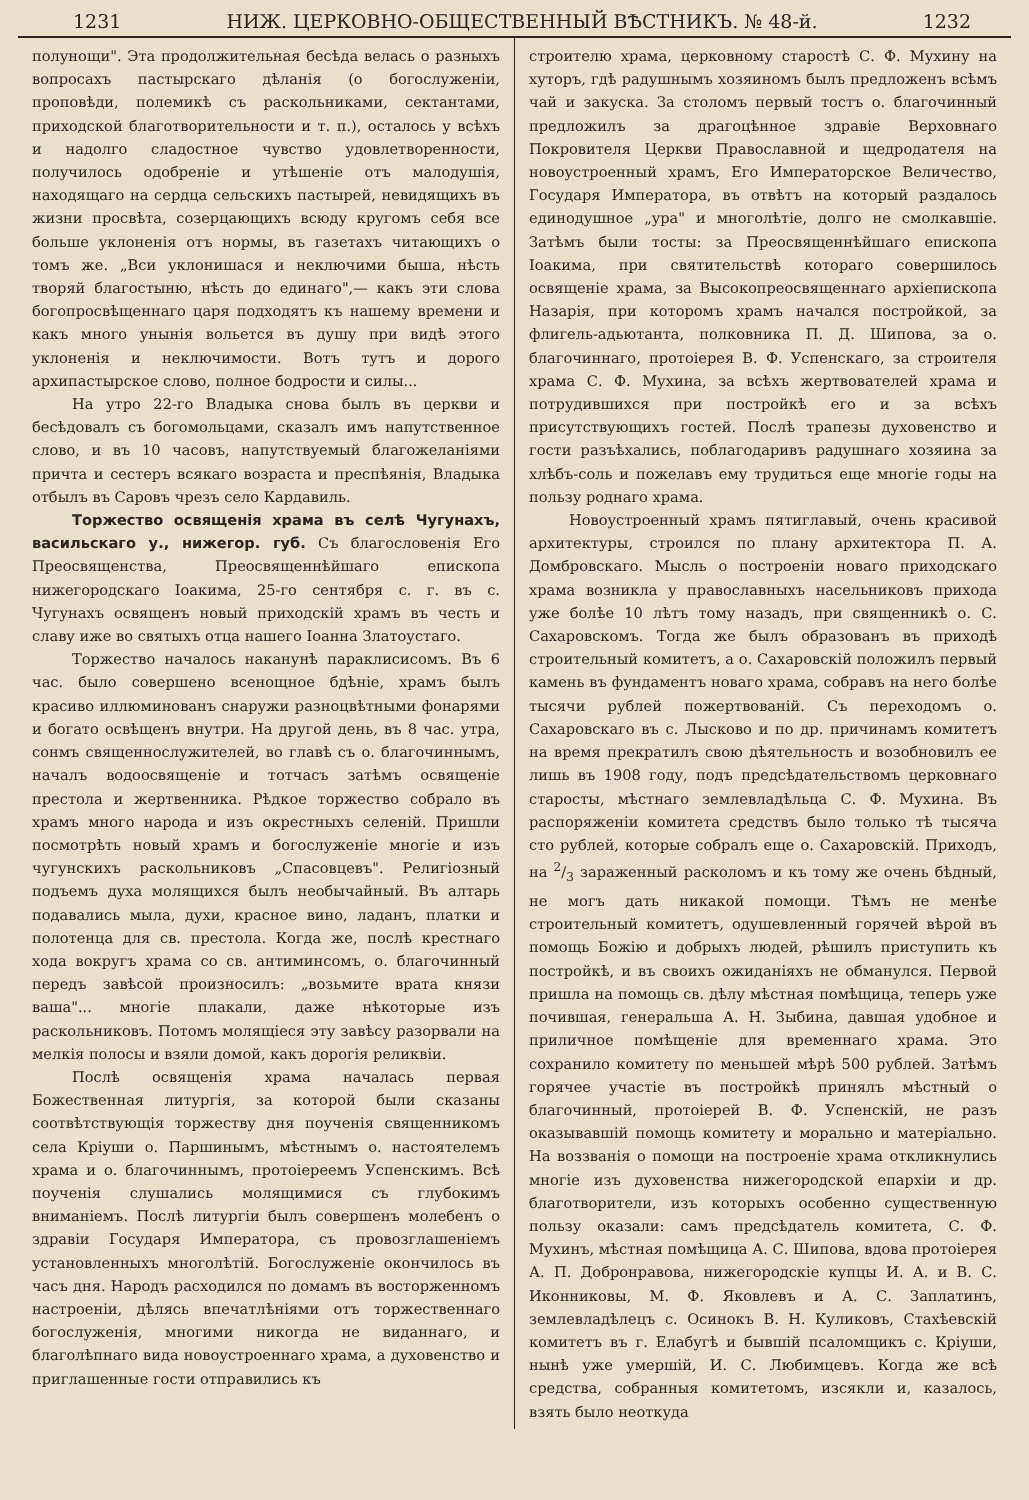1231 НИЖ. ЦЕРКОВНО-ОБЩЕСТВЕННЫЙ ВѢСТНИКЪ. № 48-й. 1232
полунощи". Эта продолжительная бесѣда велась о разныхъ вопросахъ пастырскаго дѣланія (о богослуженіи, проповѣди, полемикѣ съ раскольниками, сектантами, приходской благотворительности и т. п.), осталось у всѣхъ и надолго сладостное чувство удовлетворенности, получилось одобреніе и утѣшеніе отъ малодушія, находящаго на сердца сельскихъ пастырей, невидящихъ въ жизни просвѣта, созерцающихъ всюду кругомъ себя все больше уклоненія отъ нормы, въ газетахъ читающихъ о томъ же. „Вси уклонишася и неключими быша, нѣсть творяй благостыню, нѣсть до единаго",— какъ эти слова богопросвѣщеннаго царя подходятъ къ нашему времени и какъ много унынія вольется въ душу при видѣ этого уклоненія и неключимости. Вотъ тутъ и дорого архипастырское слово, полное бодрости и силы...
На утро 22-го Владыка снова былъ въ церкви и бесѣдовалъ съ богомольцами, сказалъ имъ напутственное слово, и въ 10 часовъ, напутствуемый благожеланіями причта и сестеръ всякаго возраста и преспѣянія, Владыка отбылъ въ Саровъ чрезъ село Кардавиль.
Торжество освященія храма въ селѣ Чугунахъ, васильскаго у., нижегор. губ. Съ благословенія Его Преосвященства, Преосвященнѣйшаго епископа нижегородскаго Іоакима, 25-го сентября с. г. въ с. Чугунахъ освященъ новый приходскій храмъ въ честь и славу иже во святыхъ отца нашего Іоанна Златоустаго.
Торжество началось наканунѣ параклисисомъ. Въ 6 час. было совершено всенощное бдѣніе, храмъ былъ красиво иллюминованъ снаружи разноцвѣтными фонарями и богато освѣщенъ внутри. На другой день, въ 8 час. утра, сонмъ священнослужителей, во главѣ съ о. благочиннымъ, началъ водоосвященіе и тотчасъ затѣмъ освященіе престола и жертвенника. Рѣдкое торжество собрало въ храмъ много народа и изъ окрестныхъ селеній. Пришли посмотрѣть новый храмъ и богослуженіе многіе и изъ чугунскихъ раскольниковъ „Спасовцевъ". Религіозный подъемъ духа молящихся былъ необычайный. Въ алтарь подавались мыла, духи, красное вино, ладанъ, платки и полотенца для св. престола. Когда же, послѣ крестнаго хода вокругъ храма со св. антиминсомъ, о. благочинный передъ завѣсой произносилъ: „возьмите врата князи ваша"... многіе плакали, даже нѣкоторые изъ раскольниковъ. Потомъ молящіеся эту завѣсу разорвали на мелкія полосы и взяли домой, какъ дорогія реликвіи.
Послѣ освященія храма началась первая Божественная литургія, за которой были сказаны соотвѣтствующія торжеству дня поученія священникомъ села Кріуши о. Паршинымъ, мѣстнымъ о. настоятелемъ храма и о. благочиннымъ, протоіереемъ Успенскимъ. Всѣ поученія слушались молящимися съ глубокимъ вниманіемъ. Послѣ литургіи былъ совершенъ молебенъ о здравіи Государя Императора, съ провозглашеніемъ установленныхъ многолѣтій. Богослуженіе окончилось въ часъ дня. Народъ расходился по домамъ въ восторженномъ настроеніи, дѣлясь впечатлѣніями отъ торжественнаго богослуженія, многими никогда не виданнаго, и благолѣпнаго вида новоустроеннаго храма, а духовенство и приглашенные гости отправились къ
строителю храма, церковному старостѣ С. Ф. Мухину на хуторъ, гдѣ радушнымъ хозяиномъ былъ предложенъ всѣмъ чай и закуска. За столомъ первый тостъ о. благочинный предложилъ за драгоцѣнное здравіе Верховнаго Покровителя Церкви Православной и щедродателя на новоустроенный храмъ, Его Императорское Величество, Государя Императора, въ отвѣтъ на который раздалось единодушное „ура" и многолѣтіе, долго не смолкавшіе. Затѣмъ были тосты: за Преосвященнѣйшаго епископа Іоакима, при святительствѣ котораго совершилось освященіе храма, за Высокопреосвященнаго архіепископа Назарія, при которомъ храмъ начался постройкой, за флигель-адьютанта, полковника П. Д. Шипова, за о. благочиннаго, протоіерея В. Ф. Успенскаго, за строителя храма С. Ф. Мухина, за всѣхъ жертвователей храма и потрудившихся при постройкѣ его и за всѣхъ присутствующихъ гостей. Послѣ трапезы духовенство и гости разъѣхались, поблагодаривъ радушнаго хозяина за хлѣбъ-соль и пожелавъ ему трудиться еще многіе годы на пользу роднаго храма.
Новоустроенный храмъ пятиглавый, очень красивой архитектуры, строился по плану архитектора П. А. Домбровскаго. Мысль о построеніи новаго приходскаго храма возникла у православныхъ насельниковъ прихода уже болѣе 10 лѣтъ тому назадъ, при священникѣ о. С. Сахаровскомъ. Тогда же былъ образованъ въ приходѣ строительный комитетъ, а о. Сахаровскій положилъ первый камень въ фундаментъ новаго храма, собравъ на него болѣе тысячи рублей пожертвованій. Съ переходомъ о. Сахаровскаго въ с. Лысково и по др. причинамъ комитетъ на время прекратилъ свою дѣятельность и возобновилъ ее лишь въ 1908 году, подъ предсѣдательствомъ церковнаго старосты, мѣстнаго землевладѣльца С. Ф. Мухина. Въ распоряженіи комитета средствъ было только тѣ тысяча сто рублей, которые собралъ еще о. Сахаровскій. Приходъ, на 2/3 зараженный расколомъ и къ тому же очень бѣдный, не могъ дать никакой помощи. Тѣмъ не менѣе строительный комитетъ, одушевленный горячей вѣрой въ помощь Божію и добрыхъ людей, рѣшилъ приступить къ постройкѣ, и въ своихъ ожиданіяхъ не обманулся. Первой пришла на помощь св. дѣлу мѣстная помѣщица, теперь уже почившая, генеральша А. Н. Зыбина, давшая удобное и приличное помѣщеніе для временнаго храма. Это сохранило комитету по меньшей мѣрѣ 500 рублей. Затѣмъ горячее участіе въ постройкѣ принялъ мѣстный о благочинный, протоіерей В. Ф. Успенскій, не разъ оказывавшій помощь комитету и морально и матеріально. На воззванія о помощи на построеніе храма откликнулись многіе изъ духовенства нижегородской епархіи и др. благотворители, изъ которыхъ особенно существенную пользу оказали: самъ предсѣдатель комитета, С. Ф. Мухинъ, мѣстная помѣщица А. С. Шипова, вдова протоіерея А. П. Добронравова, нижегородскіе купцы И. А. и В. С. Иконниковы, М. Ф. Яковлевъ и А. С. Заплатинъ, землевладѣлецъ с. Осинокъ В. Н. Куликовъ, Стахѣевскій комитетъ въ г. Елабугѣ и бывшій псаломщикъ с. Кріуши, нынѣ уже умершій, И. С. Любимцевъ. Когда же всѣ средства, собранныя комитетомъ, изсякли и, казалось, взять было неоткуда